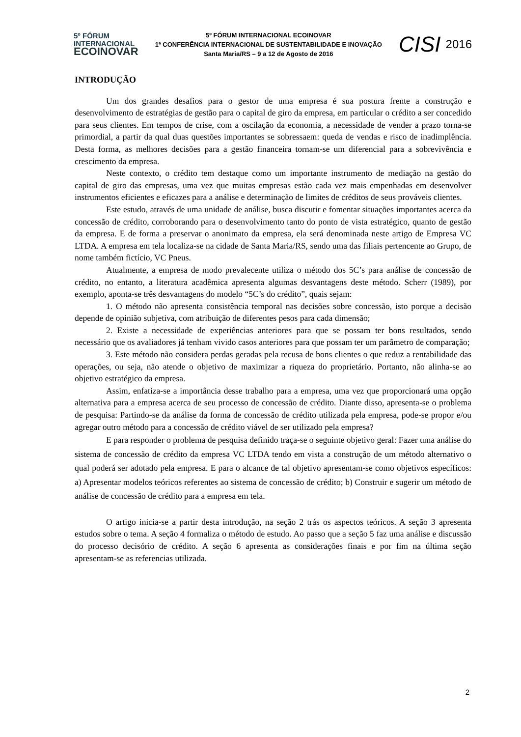5º FÓRUM
INTERNACIONAL
ECOINOVAR
5º FÓRUM INTERNACIONAL ECOINOVAR
1ª CONFERÊNCIA INTERNACIONAL DE SUSTENTABILIDADE E INOVAÇÃO
Santa Maria/RS – 9 a 12 de Agosto de 2016
CISI 2016
INTRODUÇÃO
Um dos grandes desafios para o gestor de uma empresa é sua postura frente a construção e desenvolvimento de estratégias de gestão para o capital de giro da empresa, em particular o crédito a ser concedido para seus clientes. Em tempos de crise, com a oscilação da economia, a necessidade de vender a prazo torna-se primordial, a partir da qual duas questões importantes se sobressaem: queda de vendas e risco de inadimplência. Desta forma, as melhores decisões para a gestão financeira tornam-se um diferencial para a sobrevivência e crescimento da empresa.
Neste contexto, o crédito tem destaque como um importante instrumento de mediação na gestão do capital de giro das empresas, uma vez que muitas empresas estão cada vez mais empenhadas em desenvolver instrumentos eficientes e eficazes para a análise e determinação de limites de créditos de seus prováveis clientes.
Este estudo, através de uma unidade de análise, busca discutir e fomentar situações importantes acerca da concessão de crédito, corroborando para o desenvolvimento tanto do ponto de vista estratégico, quanto de gestão da empresa. E de forma a preservar o anonimato da empresa, ela será denominada neste artigo de Empresa VC LTDA. A empresa em tela localiza-se na cidade de Santa Maria/RS, sendo uma das filiais pertencente ao Grupo, de nome também fictício, VC Pneus.
Atualmente, a empresa de modo prevalecente utiliza o método dos 5C’s para análise de concessão de crédito, no entanto, a literatura acadêmica apresenta algumas desvantagens deste método. Scherr (1989), por exemplo, aponta-se três desvantagens do modelo “5C’s do crédito”, quais sejam:
1. O método não apresenta consistência temporal nas decisões sobre concessão, isto porque a decisão depende de opinião subjetiva, com atribuição de diferentes pesos para cada dimensão;
2. Existe a necessidade de experiências anteriores para que se possam ter bons resultados, sendo necessário que os avaliadores já tenham vivido casos anteriores para que possam ter um parâmetro de comparação;
3. Este método não considera perdas geradas pela recusa de bons clientes o que reduz a rentabilidade das operações, ou seja, não atende o objetivo de maximizar a riqueza do proprietário. Portanto, não alinha-se ao objetivo estratégico da empresa.
Assim, enfatiza-se a importância desse trabalho para a empresa, uma vez que proporcionará uma opção alternativa para a empresa acerca de seu processo de concessão de crédito. Diante disso, apresenta-se o problema de pesquisa: Partindo-se da análise da forma de concessão de crédito utilizada pela empresa, pode-se propor e/ou agregar outro método para a concessão de crédito viável de ser utilizado pela empresa?
E para responder o problema de pesquisa definido traça-se o seguinte objetivo geral: Fazer uma análise do sistema de concessão de crédito da empresa VC LTDA tendo em vista a construção de um método alternativo o qual poderá ser adotado pela empresa. E para o alcance de tal objetivo apresentam-se como objetivos específicos: a) Apresentar modelos teóricos referentes ao sistema de concessão de crédito; b) Construir e sugerir um método de análise de concessão de crédito para a empresa em tela.
O artigo inicia-se a partir desta introdução, na seção 2 trás os aspectos teóricos. A seção 3 apresenta estudos sobre o tema. A seção 4 formaliza o método de estudo. Ao passo que a seção 5 faz uma análise e discussão do processo decisório de crédito. A seção 6 apresenta as considerações finais e por fim na última seção apresentam-se as referencias utilizada.
2